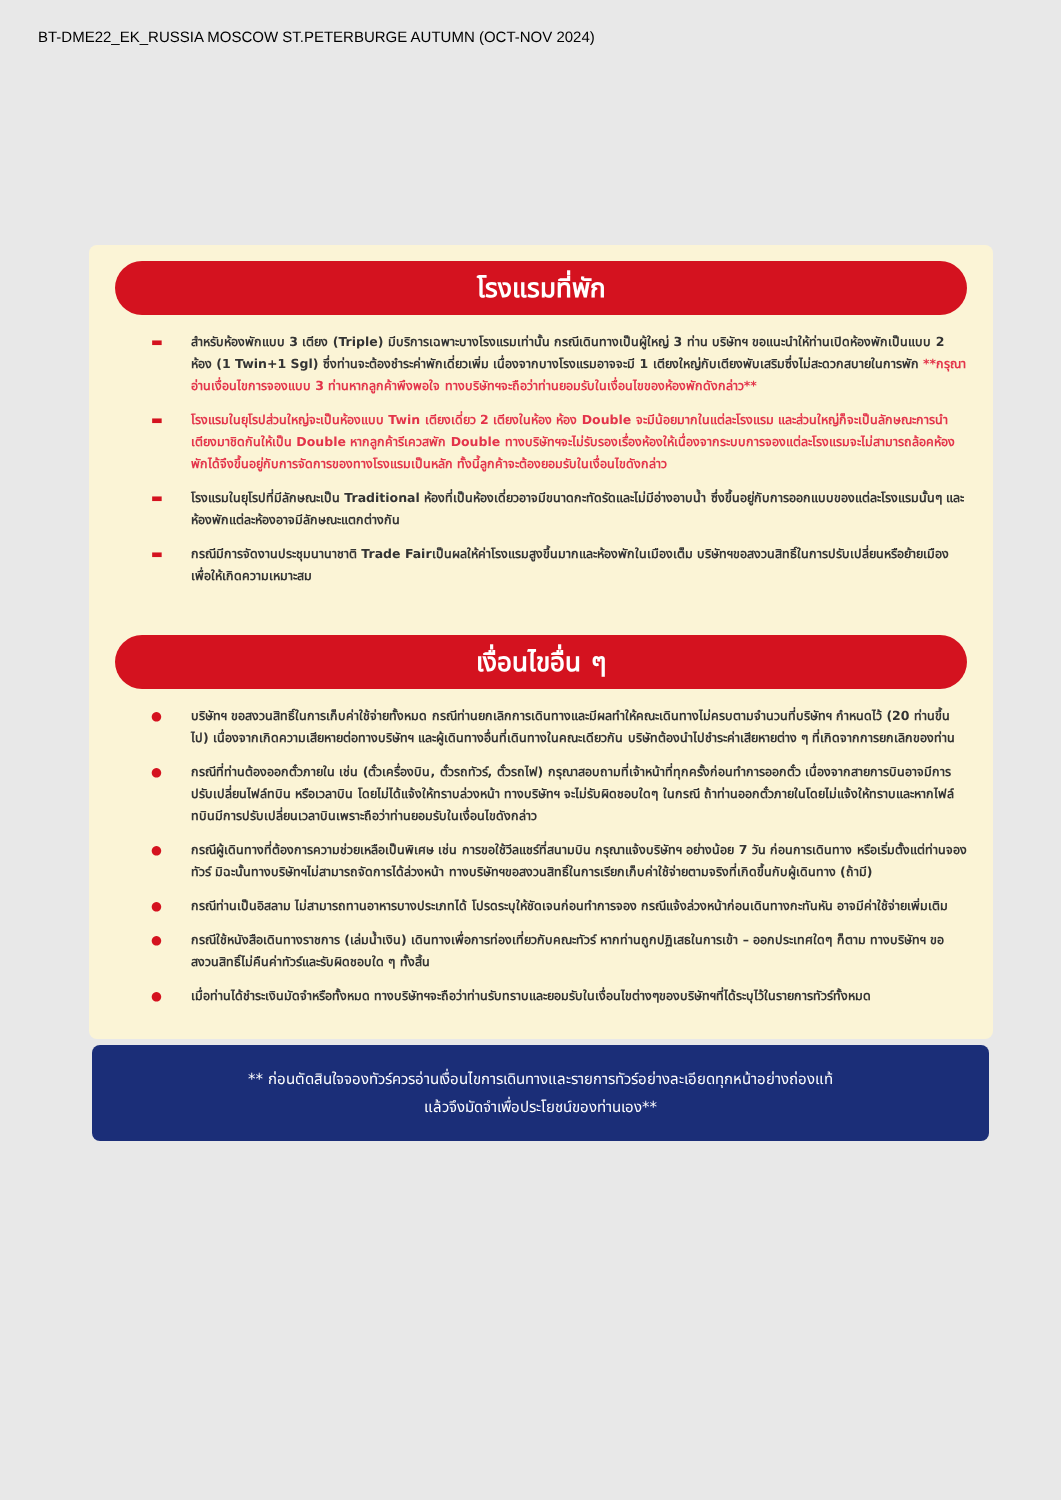BT-DME22_EK_RUSSIA MOSCOW ST.PETERBURGE AUTUMN (OCT-NOV 2024)
โรงแรมที่พัก
▬ สำหรับห้องพักแบบ 3 เตียง (Triple) มีบริการเฉพาะบางโรงแรมเท่านั้น กรณีเดินทางเป็นผู้ใหญ่ 3 ท่าน บริษัทฯ ขอแนะนำให้ท่านเปิดห้องพักเป็นแบบ 2 ห้อง (1 Twin+1 Sgl) ซึ่งท่านจะต้องชำระค่าพักเดี่ยวเพิ่ม เนื่องจากบางโรงแรมอาจจะมี 1 เตียงใหญ่กับเตียงพับเสริมซึ่งไม่สะดวกสบายในการพัก **กรุณาอ่านเงื่อนไขการจองแบบ 3 ท่านหากลูกค้าพึงพอใจ ทางบริษัทฯจะถือว่าท่านยอมรับในเงื่อนไขของห้องพักดังกล่าว**
▬ โรงแรมในยุโรปส่วนใหญ่จะเป็นห้องแบบ Twin เตียงเดี่ยว 2 เตียงในห้อง ห้อง Double จะมีน้อยมากในแต่ละโรงแรม และส่วนใหญ่ก็จะเป็นลักษณะการนำเตียงมาชิดกันให้เป็น Double หากลูกค้ารีเควสพัก Double ทางบริษัทฯจะไม่รับรองเรื่องห้องให้เนื่องจากระบบการจองแต่ละโรงแรมจะไม่สามารถล้อคห้องพักได้จึงขึ้นอยู่กับการจัดการของทางโรงแรมเป็นหลัก ทั้งนี้ลูกค้าจะต้องยอมรับในเงื่อนไขดังกล่าว
▬ โรงแรมในยุโรปที่มีลักษณะเป็น Traditional ห้องที่เป็นห้องเดี่ยวอาจมีขนาดกะทัดรัดและไม่มีอ่างอาบน้ำ ซึ่งขึ้นอยู่กับการออกแบบของแต่ละโรงแรมนั้นๆ และห้องพักแต่ละห้องอาจมีลักษณะแตกต่างกัน
▬ กรณีมีการจัดงานประชุมนานาชาติ Trade Fairเป็นผลให้ค่าโรงแรมสูงขึ้นมากและห้องพักในเมืองเต็ม บริษัทฯขอสงวนสิทธิ์ในการปรับเปลี่ยนหรือย้ายเมืองเพื่อให้เกิดความเหมาะสม
เงื่อนไขอื่น ๆ
● บริษัทฯ ขอสงวนสิทธิ์ในการเก็บค่าใช้จ่ายทั้งหมด กรณีท่านยกเลิกการเดินทางและมีผลทำให้คณะเดินทางไม่ครบตามจำนวนที่บริษัทฯ กำหนดไว้ (20 ท่านขึ้นไป) เนื่องจากเกิดความเสียหายต่อทางบริษัทฯ และผู้เดินทางอื่นที่เดินทางในคณะเดียวกัน บริษัทต้องนำไปชำระค่าเสียหายต่าง ๆ ที่เกิดจากการยกเลิกของท่าน
● กรณีที่ท่านต้องออกตั๋วภายใน เช่น (ตั๋วเครื่องบิน, ตั๋วรถทัวร์, ตั๋วรถไฟ) กรุณาสอบถามที่เจ้าหน้าที่ทุกครั้งก่อนทำการออกตั๋ว เนื่องจากสายการบินอาจมีการปรับเปลี่ยนไฟล์ทบิน หรือเวลาบิน โดยไม่ได้แจ้งให้ทราบล่วงหน้า ทางบริษัทฯ จะไม่รับผิดชอบใดๆ ในกรณี ถ้าท่านออกตั๋วภายในโดยไม่แจ้งให้ทราบและหากไฟล์ทบินมีการปรับเปลี่ยนเวลาบินเพราะถือว่าท่านยอมรับในเงื่อนไขดังกล่าว
● กรณีผู้เดินทางที่ต้องการความช่วยเหลือเป็นพิเศษ เช่น การขอใช้วีลแชร์ที่สนามบิน กรุณาแจ้งบริษัทฯ อย่างน้อย 7 วัน ก่อนการเดินทาง หรือเริ่มตั้งแต่ท่านจองทัวร์ มิฉะนั้นทางบริษัทฯไม่สามารถจัดการได้ล่วงหน้า ทางบริษัทฯขอสงวนสิทธิ์ในการเรียกเก็บค่าใช้จ่ายตามจริงที่เกิดขึ้นกับผู้เดินทาง (ถ้ามี)
● กรณีท่านเป็นอิสลาม ไม่สามารถทานอาหารบางประเภทได้ โปรดระบุให้ชัดเจนก่อนทำการจอง กรณีแจ้งล่วงหน้าก่อนเดินทางกะทันหัน อาจมีค่าใช้จ่ายเพิ่มเติม
● กรณีใช้หนังสือเดินทางราชการ (เล่มน้ำเงิน) เดินทางเพื่อการท่องเที่ยวกับคณะทัวร์ หากท่านถูกปฏิเสธในการเข้า – ออกประเทศใดๆ ก็ตาม ทางบริษัทฯ ขอสงวนสิทธิ์ไม่คืนค่าทัวร์และรับผิดชอบใด ๆ ทั้งสิ้น
● เมื่อท่านได้ชำระเงินมัดจำหรือทั้งหมด ทางบริษัทฯจะถือว่าท่านรับทราบและยอมรับในเงื่อนไขต่างๆของบริษัทฯที่ได้ระบุไว้ในรายการทัวร์ทั้งหมด
** ก่อนตัดสินใจจองทัวร์ควรอ่านเงื่อนไขการเดินทางและรายการทัวร์อย่างละเอียดทุกหน้าอย่างถ่องแท้
แล้วจึงมัดจำเพื่อประโยชน์ของท่านเอง**